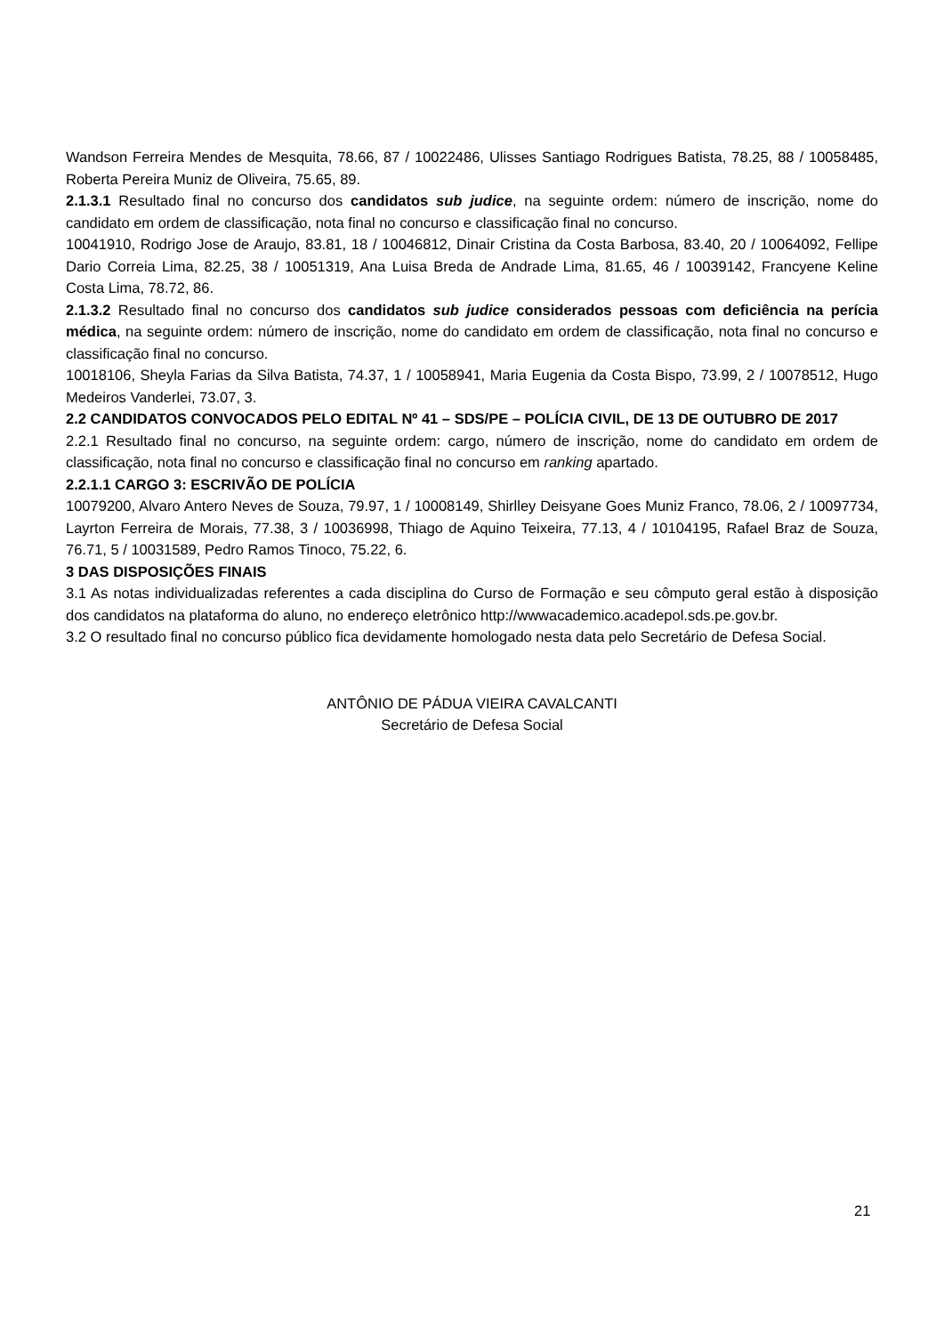Wandson Ferreira Mendes de Mesquita, 78.66, 87 / 10022486, Ulisses Santiago Rodrigues Batista, 78.25, 88 / 10058485, Roberta Pereira Muniz de Oliveira, 75.65, 89.
2.1.3.1 Resultado final no concurso dos candidatos sub judice, na seguinte ordem: número de inscrição, nome do candidato em ordem de classificação, nota final no concurso e classificação final no concurso.
10041910, Rodrigo Jose de Araujo, 83.81, 18 / 10046812, Dinair Cristina da Costa Barbosa, 83.40, 20 / 10064092, Fellipe Dario Correia Lima, 82.25, 38 / 10051319, Ana Luisa Breda de Andrade Lima, 81.65, 46 / 10039142, Francyene Keline Costa Lima, 78.72, 86.
2.1.3.2 Resultado final no concurso dos candidatos sub judice considerados pessoas com deficiência na perícia médica, na seguinte ordem: número de inscrição, nome do candidato em ordem de classificação, nota final no concurso e classificação final no concurso.
10018106, Sheyla Farias da Silva Batista, 74.37, 1 / 10058941, Maria Eugenia da Costa Bispo, 73.99, 2 / 10078512, Hugo Medeiros Vanderlei, 73.07, 3.
2.2 CANDIDATOS CONVOCADOS PELO EDITAL Nº 41 – SDS/PE – POLÍCIA CIVIL, DE 13 DE OUTUBRO DE 2017
2.2.1 Resultado final no concurso, na seguinte ordem: cargo, número de inscrição, nome do candidato em ordem de classificação, nota final no concurso e classificação final no concurso em ranking apartado.
2.2.1.1 CARGO 3: ESCRIVÃO DE POLÍCIA
10079200, Alvaro Antero Neves de Souza, 79.97, 1 / 10008149, Shirlley Deisyane Goes Muniz Franco, 78.06, 2 / 10097734, Layrton Ferreira de Morais, 77.38, 3 / 10036998, Thiago de Aquino Teixeira, 77.13, 4 / 10104195, Rafael Braz de Souza, 76.71, 5 / 10031589, Pedro Ramos Tinoco, 75.22, 6.
3 DAS DISPOSIÇÕES FINAIS
3.1 As notas individualizadas referentes a cada disciplina do Curso de Formação e seu cômputo geral estão à disposição dos candidatos na plataforma do aluno, no endereço eletrônico http://wwwacademico.acadepol.sds.pe.gov.br.
3.2 O resultado final no concurso público fica devidamente homologado nesta data pelo Secretário de Defesa Social.
ANTÔNIO DE PÁDUA VIEIRA CAVALCANTI
Secretário de Defesa Social
21